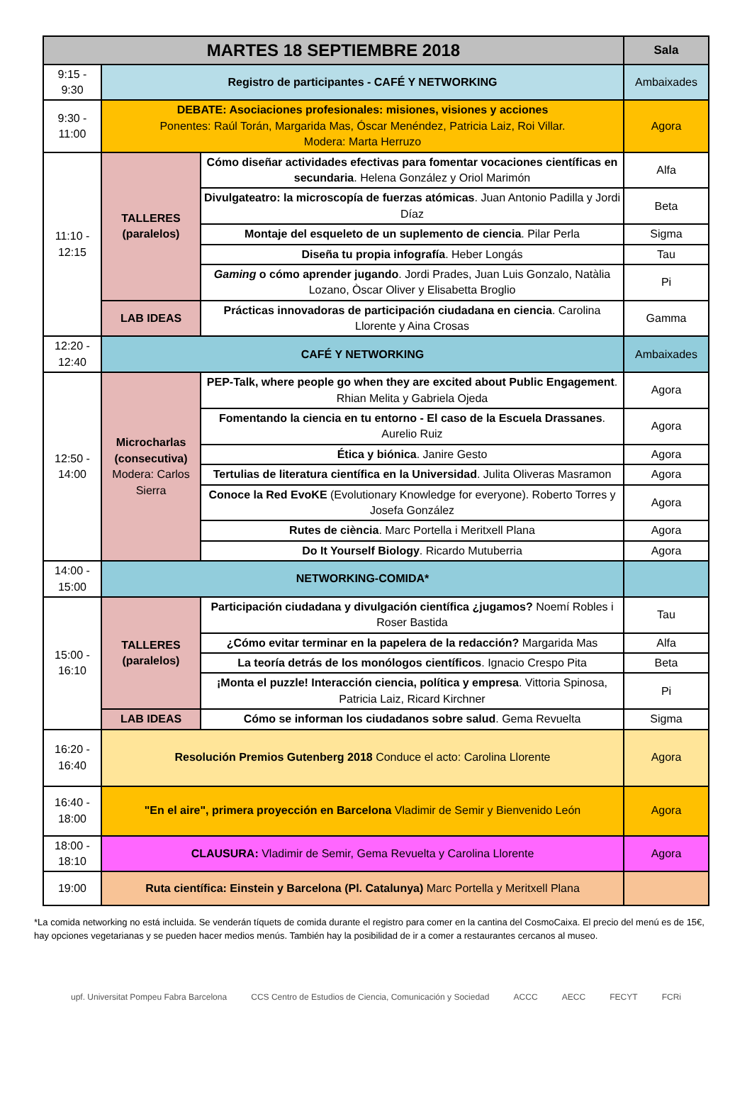| MARTES 18 SEPTIEMBRE 2018 | | | Sala |
| --- | --- | --- | --- |
| 9:15 - 9:30 | Registro de participantes - CAFÉ Y NETWORKING | | Ambaixades |
| 9:30 - 11:00 | DEBATE: Asociaciones profesionales: misiones, visiones y acciones Ponentes: Raúl Torán, Margarida Mas, Óscar Menéndez, Patricia Laiz, Roi Villar. Modera: Marta Herruzo | | Agora |
| 11:10 - 12:15 | TALLERES (paralelos) | Cómo diseñar actividades efectivas para fomentar vocaciones científicas en secundaria . Helena González y Oriol Marimón | Alfa |
| | | Divulgateatro: la microscopía de fuerzas atómicas . Juan Antonio Padilla y Jordi Díaz | Beta |
| | | Montaje del esqueleto de un suplemento de ciencia . Pilar Perla | Sigma |
| | | Diseña tu propia infografía . Heber Longás | Tau |
| | | Gaming o cómo aprender jugando . Jordi Prades, Juan Luis Gonzalo, Natàlia Lozano, Òscar Oliver y Elisabetta Broglio | Pi |
| | LAB IDEAS | Prácticas innovadoras de participación ciudadana en ciencia . Carolina Llorente y Aina Crosas | Gamma |
| 12:20 - 12:40 | CAFÉ Y NETWORKING | | Ambaixades |
| 12:50 - 14:00 | Microcharlas (consecutiva) Modera: Carlos Sierra | PEP-Talk, where people go when they are excited about Public Engagement . Rhian Melita y Gabriela Ojeda | Agora |
| | | Fomentando la ciencia en tu entorno - El caso de la Escuela Drassanes . Aurelio Ruiz | Agora |
| | | Ética y biónica . Janire Gesto | Agora |
| | | Tertulias de literatura científica en la Universidad . Julita Oliveras Masramon | Agora |
| | | Conoce la Red EvoKE (Evolutionary Knowledge for everyone). Roberto Torres y Josefa González | Agora |
| | | Rutes de ciència . Marc Portella i Meritxell Plana | Agora |
| | | Do It Yourself Biology . Ricardo Mutuberria | Agora |
| 14:00 - 15:00 | NETWORKING-COMIDA* | | |
| 15:00 - 16:10 | TALLERES (paralelos) | Participación ciudadana y divulgación científica ¿jugamos? Noemí Robles i Roser Bastida | Tau |
| | | ¿Cómo evitar terminar en la papelera de la redacción? Margarida Mas | Alfa |
| | | La teoría detrás de los monólogos científicos . Ignacio Crespo Pita | Beta |
| | | ¡Monta el puzzle! Interacción ciencia, política y empresa . Vittoria Spinosa, Patricia Laiz, Ricard Kirchner | Pi |
| | LAB IDEAS | Cómo se informan los ciudadanos sobre salud . Gema Revuelta | Sigma |
| 16:20 - 16:40 | Resolución Premios Gutenberg 2018 Conduce el acto: Carolina Llorente | | Agora |
| 16:40 - 18:00 | "En el aire", primera proyección en Barcelona Vladimir de Semir y Bienvenido León | | Agora |
| 18:00 - 18:10 | CLAUSURA: Vladimir de Semir, Gema Revuelta y Carolina Llorente | | Agora |
| 19:00 | Ruta científica: Einstein y Barcelona (Pl. Catalunya) Marc Portella y Meritxell Plana | | |
*La comida networking no está incluida. Se venderán tíquets de comida durante el registro para comer en la cantina del CosmoCaixa. El precio del menú es de 15€, hay opciones vegetarianas y se pueden hacer medios menús. También hay la posibilidad de ir a comer a restaurantes cercanos al museo.
upf. Universitat Pompeu Fabra Barcelona CCS Centro de Estudios de Ciencia, Comunicación y Sociedad ACCC AECC FECYT FCRi